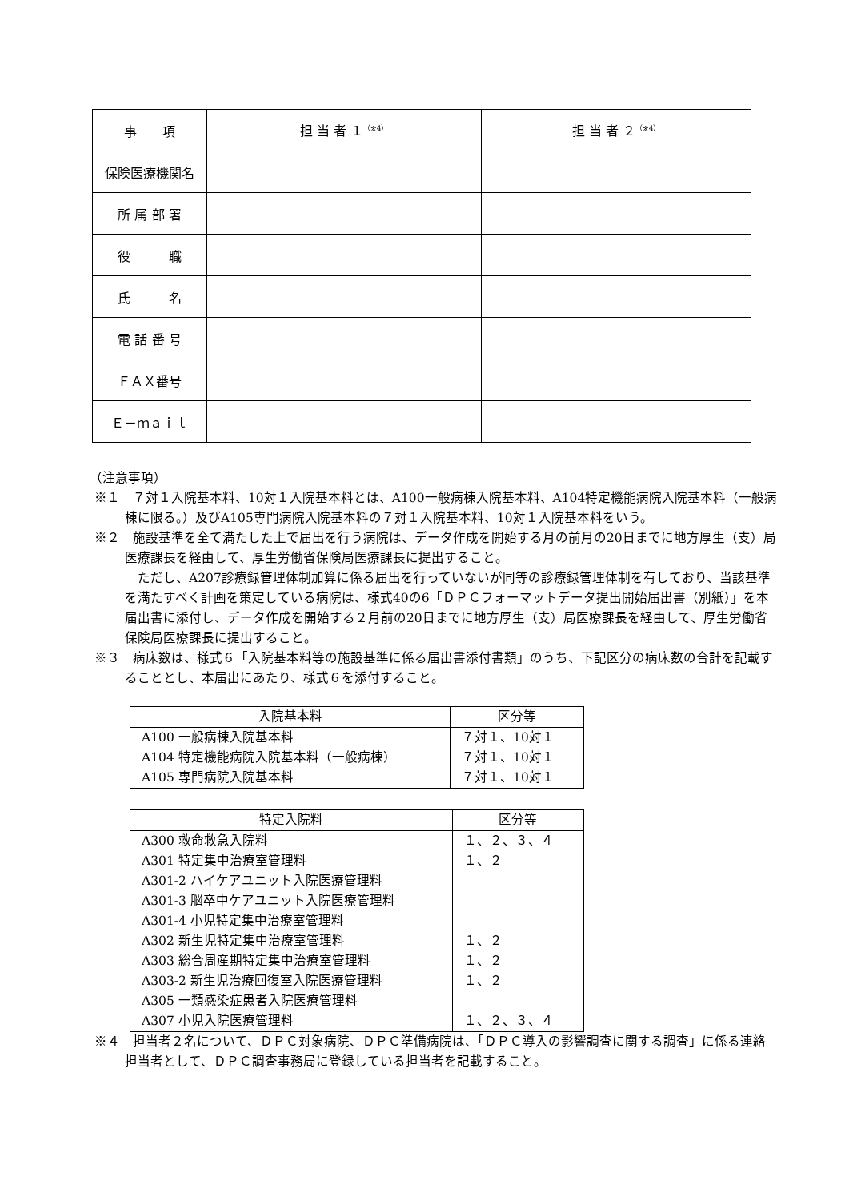| 事 項 | 担 当 者 １<sup>（※4）</sup> | 担 当 者 ２<sup>（※4）</sup> |
| 保険医療機関名 | | |
| 所 属 部 署 | | |
| 役 職 | | |
| 氏 名 | | |
| 電 話 番 号 | | |
| ＦＡＸ番号 | | |
| Ｅ－ｍａｉｌ | | |
（注意事項）
※１　７対１入院基本料、10対１入院基本料とは、A100一般病棟入院基本料、A104特定機能病院入院基本料（一般病棟に限る。）及びA105専門病院入院基本料の７対１入院基本料、10対１入院基本料をいう。
※２　施設基準を全て満たした上で届出を行う病院は、データ作成を開始する月の前月の20日までに地方厚生（支）局医療課長を経由して、厚生労働省保険局医療課長に提出すること。
　ただし、A207診療録管理体制加算に係る届出を行っていないが同等の診療録管理体制を有しており、当該基準を満たすべく計画を策定している病院は、様式40の6「ＤＰＣフォーマットデータ提出開始届出書（別紙）」を本届出書に添付し、データ作成を開始する２月前の20日までに地方厚生（支）局医療課長を経由して、厚生労働省保険局医療課長に提出すること。
※３　病床数は、様式６「入院基本料等の施設基準に係る届出書添付書類」のうち、下記区分の病床数の合計を記載することとし、本届出にあたり、様式６を添付すること。
| 入院基本料 | 区分等 |
| --- | --- |
| A100 一般病棟入院基本料 | ７対１、10対１ |
| A104 特定機能病院入院基本料（一般病棟） | ７対１、10対１ |
| A105 専門病院入院基本料 | ７対１、10対１ |
| 特定入院料 | 区分等 |
| --- | --- |
| A300 救命救急入院料 | １、２、３、４ |
| A301 特定集中治療室管理料 | １、２ |
| A301-2 ハイケアユニット入院医療管理料 | |
| A301-3 脳卒中ケアユニット入院医療管理料 | |
| A301-4 小児特定集中治療室管理料 | |
| A302 新生児特定集中治療室管理料 | １、２ |
| A303 総合周産期特定集中治療室管理料 | １、２ |
| A303-2 新生児治療回復室入院医療管理料 | １、２ |
| A305 一類感染症患者入院医療管理料 | |
| A307 小児入院医療管理料 | １、２、３、４ |
※４　担当者２名について、ＤＰＣ対象病院、ＤＰＣ準備病院は、「ＤＰＣ導入の影響調査に関する調査」に係る連絡担当者として、ＤＰＣ調査事務局に登録している担当者を記載すること。